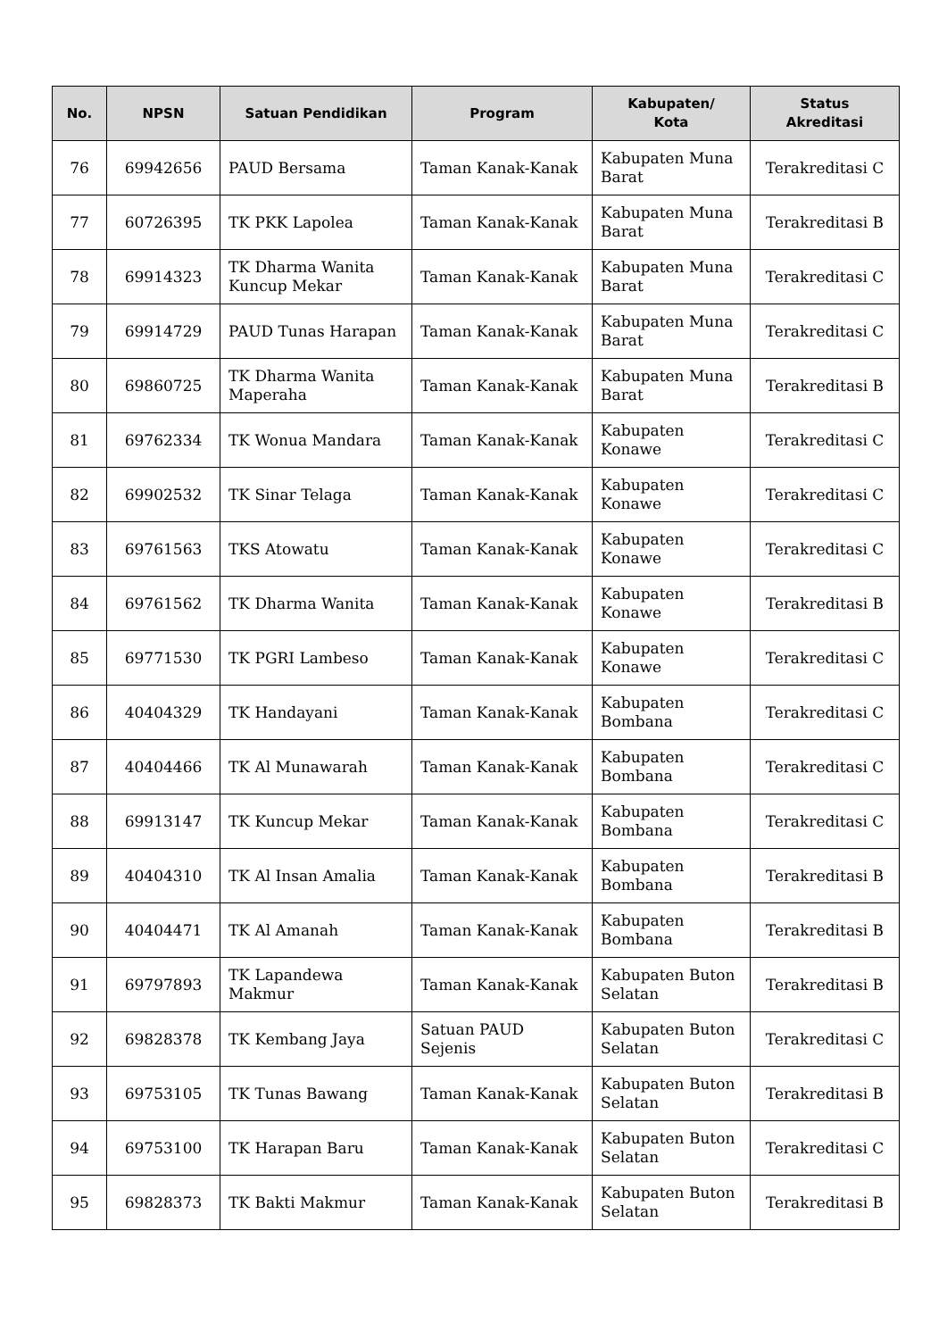| No. | NPSN | Satuan Pendidikan | Program | Kabupaten/ Kota | Status Akreditasi |
| --- | --- | --- | --- | --- | --- |
| 76 | 69942656 | PAUD Bersama | Taman Kanak-Kanak | Kabupaten Muna Barat | Terakreditasi C |
| 77 | 60726395 | TK PKK Lapolea | Taman Kanak-Kanak | Kabupaten Muna Barat | Terakreditasi B |
| 78 | 69914323 | TK Dharma Wanita Kuncup Mekar | Taman Kanak-Kanak | Kabupaten Muna Barat | Terakreditasi C |
| 79 | 69914729 | PAUD Tunas Harapan | Taman Kanak-Kanak | Kabupaten Muna Barat | Terakreditasi C |
| 80 | 69860725 | TK Dharma Wanita Maperaha | Taman Kanak-Kanak | Kabupaten Muna Barat | Terakreditasi B |
| 81 | 69762334 | TK Wonua Mandara | Taman Kanak-Kanak | Kabupaten Konawe | Terakreditasi C |
| 82 | 69902532 | TK Sinar Telaga | Taman Kanak-Kanak | Kabupaten Konawe | Terakreditasi C |
| 83 | 69761563 | TKS Atowatu | Taman Kanak-Kanak | Kabupaten Konawe | Terakreditasi C |
| 84 | 69761562 | TK Dharma Wanita | Taman Kanak-Kanak | Kabupaten Konawe | Terakreditasi B |
| 85 | 69771530 | TK PGRI Lambeso | Taman Kanak-Kanak | Kabupaten Konawe | Terakreditasi C |
| 86 | 40404329 | TK Handayani | Taman Kanak-Kanak | Kabupaten Bombana | Terakreditasi C |
| 87 | 40404466 | TK Al Munawarah | Taman Kanak-Kanak | Kabupaten Bombana | Terakreditasi C |
| 88 | 69913147 | TK Kuncup Mekar | Taman Kanak-Kanak | Kabupaten Bombana | Terakreditasi C |
| 89 | 40404310 | TK Al Insan Amalia | Taman Kanak-Kanak | Kabupaten Bombana | Terakreditasi B |
| 90 | 40404471 | TK Al Amanah | Taman Kanak-Kanak | Kabupaten Bombana | Terakreditasi B |
| 91 | 69797893 | TK Lapandewa Makmur | Taman Kanak-Kanak | Kabupaten Buton Selatan | Terakreditasi B |
| 92 | 69828378 | TK Kembang Jaya | Satuan PAUD Sejenis | Kabupaten Buton Selatan | Terakreditasi C |
| 93 | 69753105 | TK Tunas Bawang | Taman Kanak-Kanak | Kabupaten Buton Selatan | Terakreditasi B |
| 94 | 69753100 | TK Harapan Baru | Taman Kanak-Kanak | Kabupaten Buton Selatan | Terakreditasi C |
| 95 | 69828373 | TK Bakti Makmur | Taman Kanak-Kanak | Kabupaten Buton Selatan | Terakreditasi B |